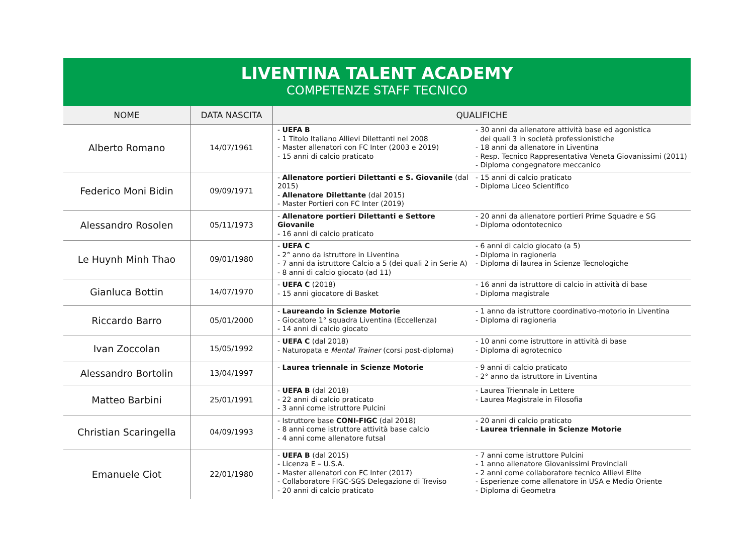LIVENTINA TALENT ACADEMY
COMPETENZE STAFF TECNICO
| NOME | DATA NASCITA | QUALIFICHE | |
| --- | --- | --- | --- |
| Alberto Romano | 14/07/1961 | - UEFA B - 1 Titolo Italiano Allievi Dilettanti nel 2008 - Master allenatori con FC Inter (2003 e 2019) - 15 anni di calcio praticato | - 30 anni da allenatore attività base ed agonistica dei quali 3 in società professionistiche - 18 anni da allenatore in Liventina - Resp. Tecnico Rappresentativa Veneta Giovanissimi (2011) - Diploma congegnatore meccanico |
| Federico Moni Bidin | 09/09/1971 | - Allenatore portieri Dilettanti e S. Giovanile (dal 2015) - Allenatore Dilettante (dal 2015) - Master Portieri con FC Inter (2019) | - 15 anni di calcio praticato - Diploma Liceo Scientifico |
| Alessandro Rosolen | 05/11/1973 | - Allenatore portieri Dilettanti e Settore Giovanile - 16 anni di calcio praticato | - 20 anni da allenatore portieri Prime Squadre e SG - Diploma odontotecnico |
| Le Huynh Minh Thao | 09/01/1980 | - UEFA C - 2° anno da istruttore in Liventina - 7 anni da istruttore Calcio a 5 (dei quali 2 in Serie A) - 8 anni di calcio giocato (ad 11) | - 6 anni di calcio giocato (a 5) - Diploma in ragioneria - Diploma di laurea in Scienze Tecnologiche |
| Gianluca Bottin | 14/07/1970 | - UEFA C (2018) - 15 anni giocatore di Basket | - 16 anni da istruttore di calcio in attività di base - Diploma magistrale |
| Riccardo Barro | 05/01/2000 | - Laureando in Scienze Motorie - Giocatore 1° squadra Liventina (Eccellenza) - 14 anni di calcio giocato | - 1 anno da istruttore coordinativo-motorio in Liventina - Diploma di ragioneria |
| Ivan Zoccolan | 15/05/1992 | - UEFA C (dal 2018) - Naturopata e Mental Trainer (corsi post-diploma) | - 10 anni come istruttore in attività di base - Diploma di agrotecnico |
| Alessandro Bortolin | 13/04/1997 | - Laurea triennale in Scienze Motorie | - 9 anni di calcio praticato - 2° anno da istruttore in Liventina |
| Matteo Barbini | 25/01/1991 | - UEFA B (dal 2018) - 22 anni di calcio praticato - 3 anni come istruttore Pulcini | - Laurea Triennale in Lettere - Laurea Magistrale in Filosofia |
| Christian Scaringella | 04/09/1993 | - Istruttore base CONI-FIGC (dal 2018) - 8 anni come istruttore attività base calcio - 4 anni come allenatore futsal | - 20 anni di calcio praticato - Laurea triennale in Scienze Motorie |
| Emanuele Ciot | 22/01/1980 | - UEFA B (dal 2015) - Licenza E – U.S.A. - Master allenatori con FC Inter (2017) - Collaboratore FIGC-SGS Delegazione di Treviso - 20 anni di calcio praticato | - 7 anni come istruttore Pulcini - 1 anno allenatore Giovanissimi Provinciali - 2 anni come collaboratore tecnico Allievi Elite - Esperienze come allenatore in USA e Medio Oriente - Diploma di Geometra |